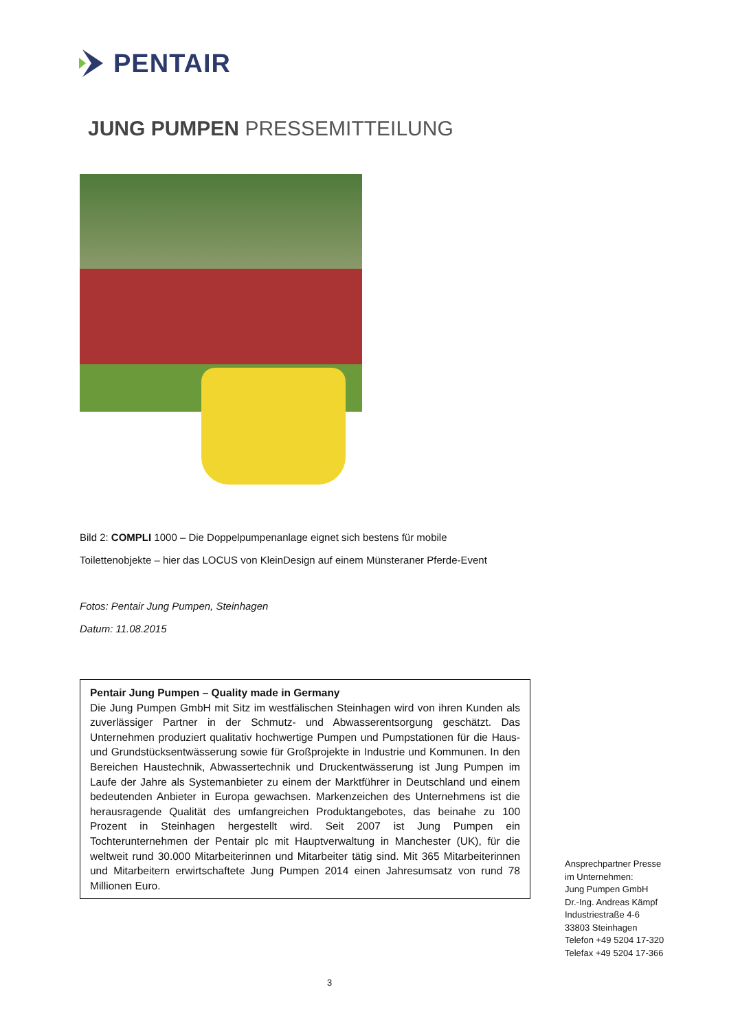PENTAIR
JUNG PUMPEN PRESSEMITTEILUNG
Bild 2: COMPLI 1000 – Die Doppelpumpenanlage eignet sich bestens für mobile
Toilettenobjekte – hier das LOCUS von KleinDesign auf einem Münsteraner Pferde-Event
Fotos: Pentair Jung Pumpen, Steinhagen
Datum: 11.08.2015
Pentair Jung Pumpen – Quality made in Germany
Die Jung Pumpen GmbH mit Sitz im westfälischen Steinhagen wird von ihren Kunden als zuverlässiger Partner in der Schmutz- und Abwasserentsorgung geschätzt. Das Unternehmen produziert qualitativ hochwertige Pumpen und Pumpstationen für die Haus- und Grundstücksentwässerung sowie für Großprojekte in Industrie und Kommunen. In den Bereichen Haustechnik, Abwassertechnik und Druckentwässerung ist Jung Pumpen im Laufe der Jahre als Systemanbieter zu einem der Marktführer in Deutschland und einem bedeutenden Anbieter in Europa gewachsen. Markenzeichen des Unternehmens ist die herausragende Qualität des umfangreichen Produktangebotes, das beinahe zu 100 Prozent in Steinhagen hergestellt wird. Seit 2007 ist Jung Pumpen ein Tochterunternehmen der Pentair plc mit Hauptverwaltung in Manchester (UK), für die weltweit rund 30.000 Mitarbeiterinnen und Mitarbeiter tätig sind. Mit 365 Mitarbeiterinnen und Mitarbeitern erwirtschaftete Jung Pumpen 2014 einen Jahresumsatz von rund 78 Millionen Euro.
Ansprechpartner Presse
im Unternehmen:
Jung Pumpen GmbH
Dr.-Ing. Andreas Kämpf
Industriestraße 4-6
33803 Steinhagen
Telefon +49 5204 17-320
Telefax +49 5204 17-366
3